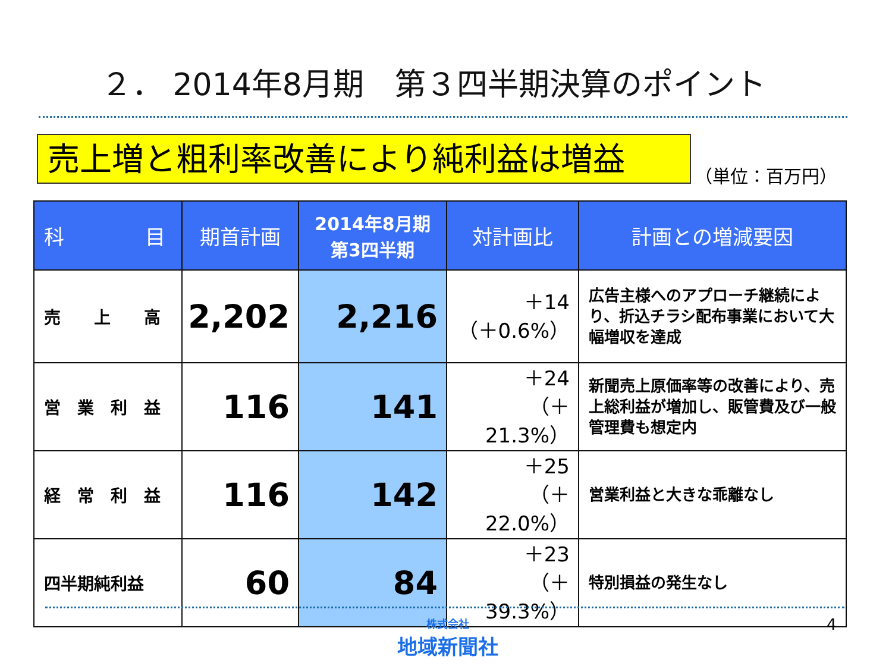２． 2014年8月期　第３四半期決算のポイント
売上増と粗利率改善により純利益は増益
（単位：百万円）
| 科 目 | 期首計画 | 2014年8月期 第3四半期 | 対計画比 | 計画との増減要因 |
| --- | --- | --- | --- | --- |
| 売 上 高 | 2,202 | 2,216 | ＋14 （＋0.6%） | 広告主様へのアプローチ継続により、折込チラシ配布事業において大幅増収を達成 |
| 営 業 利 益 | 116 | 141 | ＋24 （＋21.3%） | 新聞売上原価率等の改善により、売上総利益が増加し、販管費及び一般管理費も想定内 |
| 経 常 利 益 | 116 | 142 | ＋25 （＋22.0%） | 営業利益と大きな乖離なし |
| 四半期純利益 | 60 | 84 | ＋23 （＋39.3%） | 特別損益の発生なし |
株式会社
地域新聞社
4